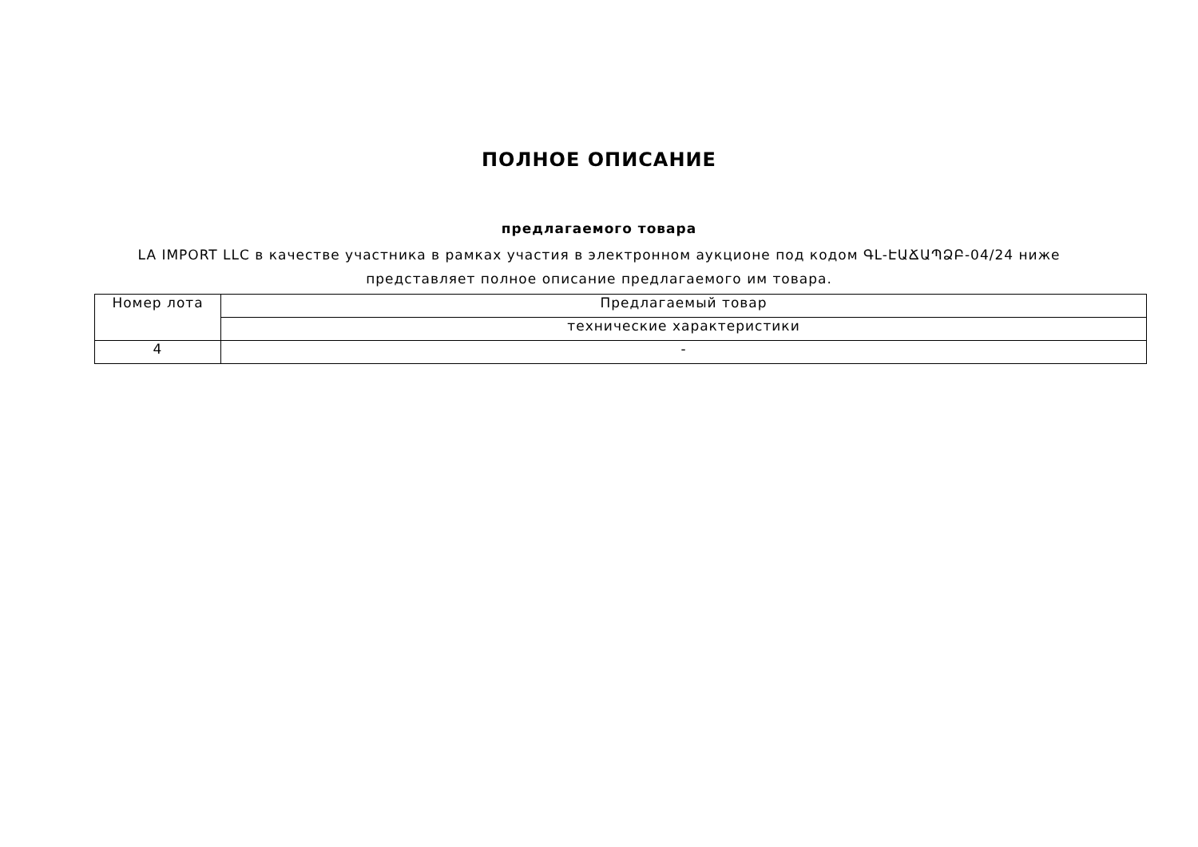ПОЛНОЕ ОПИСАНИЕ
предлагаемого товара
LA IMPORT LLC в качестве участника в рамках участия в электронном аукционе под кодом ԳԼ-ԷԱՃԱՊՁԲ-04/24 ниже представляет полное описание предлагаемого им товара.
| Номер лота | Предлагаемый товар |
| | технические характеристики |
| 4 | - |